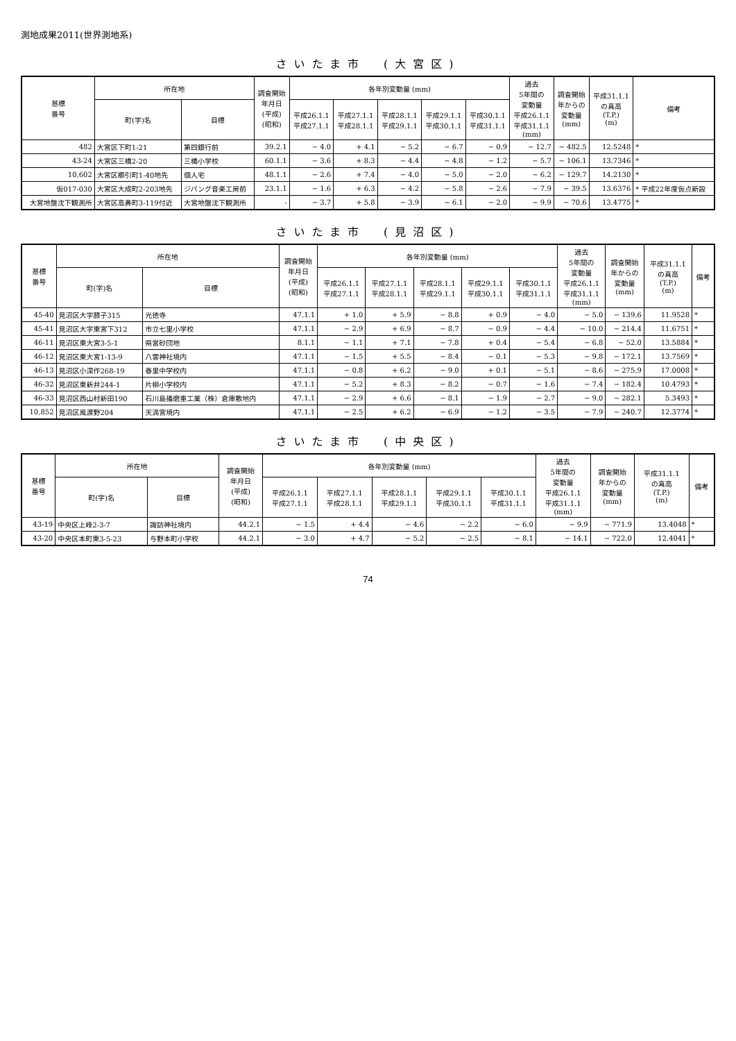測地成果2011(世界測地系)
さいたま市　(大宮区)
| 基標 番号 | 所在地 | | 調査開始 年月日 (平成) (昭和) | 各年別変動量 (mm) | | | | | 過去 5年間の 変動量 平成26.1.1 平成31.1.1 (mm) | 調査開始 年からの 変動量 (mm) | 平成31.1.1 の真高 (T.P.) (m) | 備考 |
| --- | --- | --- | --- | --- | --- | --- | --- | --- | --- | --- | --- | --- |
| | 町(字)名 | 目標 | | 平成26.1.1 平成27.1.1 | 平成27.1.1 平成28.1.1 | 平成28.1.1 平成29.1.1 | 平成29.1.1 平成30.1.1 | 平成30.1.1 平成31.1.1 | | | | |
| 482 | 大宮区下町1-21 | 第四銀行前 | 39.2.1 | − 4.0 | + 4.1 | − 5.2 | − 6.7 | − 0.9 | − 12.7 | − 482.5 | 12.5248 | * |
| 43-24 | 大宮区三橋2-20 | 三橋小学校 | 60.1.1 | − 3.6 | + 8.3 | − 4.4 | − 4.8 | − 1.2 | − 5.7 | − 106.1 | 13.7346 | * |
| 10,602 | 大宮区櫛引町1-40地先 | 個人宅 | 48.1.1 | − 2.6 | + 7.4 | − 4.0 | − 5.0 | − 2.0 | − 6.2 | − 129.7 | 14.2130 | * |
| 仮017-030 | 大宮区大成町2-203地先 | ジパング音楽工房前 | 23.1.1 | − 1.6 | + 6.3 | − 4.2 | − 5.8 | − 2.6 | − 7.9 | − 39.5 | 13.6376 | * 平成22年度仮点新設 |
| 大宮地盤沈下観測所 | 大宮区高鼻町3-119付近 | 大宮地盤沈下観測所 | - | − 3.7 | + 5.8 | − 3.9 | − 6.1 | − 2.0 | − 9.9 | − 70.6 | 13.4775 | * |
さいたま市　(見沼区)
| 基標 番号 | 所在地 | | 調査開始 年月日 (平成) (昭和) | 各年別変動量 (mm) | | | | | 過去 5年間の 変動量 平成26.1.1 平成31.1.1 (mm) | 調査開始 年からの 変動量 (mm) | 平成31.1.1 の真高 (T.P.) (m) | 備考 |
| --- | --- | --- | --- | --- | --- | --- | --- | --- | --- | --- | --- | --- |
| | 町(字)名 | 目標 | | 平成26.1.1 平成27.1.1 | 平成27.1.1 平成28.1.1 | 平成28.1.1 平成29.1.1 | 平成29.1.1 平成30.1.1 | 平成30.1.1 平成31.1.1 | | | | |
| 45-40 | 見沼区大字膝子315 | 光徳寺 | 47.1.1 | + 1.0 | + 5.9 | − 8.8 | + 0.9 | − 4.0 | − 5.0 | − 139.6 | 11.9528 | * |
| 45-41 | 見沼区大字東宮下312 | 市立七里小学校 | 47.1.1 | − 2.9 | + 6.9 | − 8.7 | − 0.9 | − 4.4 | − 10.0 | − 214.4 | 11.6751 | * |
| 46-11 | 見沼区東大宮3-5-1 | 県営砂団地 | 8.1.1 | − 1.1 | + 7.1 | − 7.8 | + 0.4 | − 5.4 | − 6.8 | − 52.0 | 13.5884 | * |
| 46-12 | 見沼区東大宮1-13-9 | 八雲神社境内 | 47.1.1 | − 1.5 | + 5.5 | − 8.4 | − 0.1 | − 5.3 | − 9.8 | − 172.1 | 13.7569 | * |
| 46-13 | 見沼区小深作268-19 | 春里中学校内 | 47.1.1 | − 0.8 | + 6.2 | − 9.0 | + 0.1 | − 5.1 | − 8.6 | − 275.9 | 17.0008 | * |
| 46-32 | 見沼区東新井244-1 | 片柳小学校内 | 47.1.1 | − 5.2 | + 8.3 | − 8.2 | − 0.7 | − 1.6 | − 7.4 | − 182.4 | 10.4793 | * |
| 46-33 | 見沼区西山村新田190 | 石川島播磨重工業（株）倉庫敷地内 | 47.1.1 | − 2.9 | + 6.6 | − 8.1 | − 1.9 | − 2.7 | − 9.0 | − 282.1 | 5.3493 | * |
| 10,852 | 見沼区風渡野204 | 天満宮境内 | 47.1.1 | − 2.5 | + 6.2 | − 6.9 | − 1.2 | − 3.5 | − 7.9 | − 240.7 | 12.3774 | * |
さいたま市　(中央区)
| 基標 番号 | 所在地 | | 調査開始 年月日 (平成) (昭和) | 各年別変動量 (mm) | | | | | 過去 5年間の 変動量 平成26.1.1 平成31.1.1 (mm) | 調査開始 年からの 変動量 (mm) | 平成31.1.1 の真高 (T.P.) (m) | 備考 |
| --- | --- | --- | --- | --- | --- | --- | --- | --- | --- | --- | --- | --- |
| | 町(字)名 | 目標 | | 平成26.1.1 平成27.1.1 | 平成27.1.1 平成28.1.1 | 平成28.1.1 平成29.1.1 | 平成29.1.1 平成30.1.1 | 平成30.1.1 平成31.1.1 | | | | |
| 43-19 | 中央区上峰2-3-7 | 諏訪神社境内 | 44.2.1 | − 1.5 | + 4.4 | − 4.6 | − 2.2 | − 6.0 | − 9.9 | − 771.9 | 13.4048 | * |
| 43-20 | 中央区本町東3-5-23 | 与野本町小学校 | 44.2.1 | − 3.0 | + 4.7 | − 5.2 | − 2.5 | − 8.1 | − 14.1 | − 722.0 | 12.4041 | * |
74